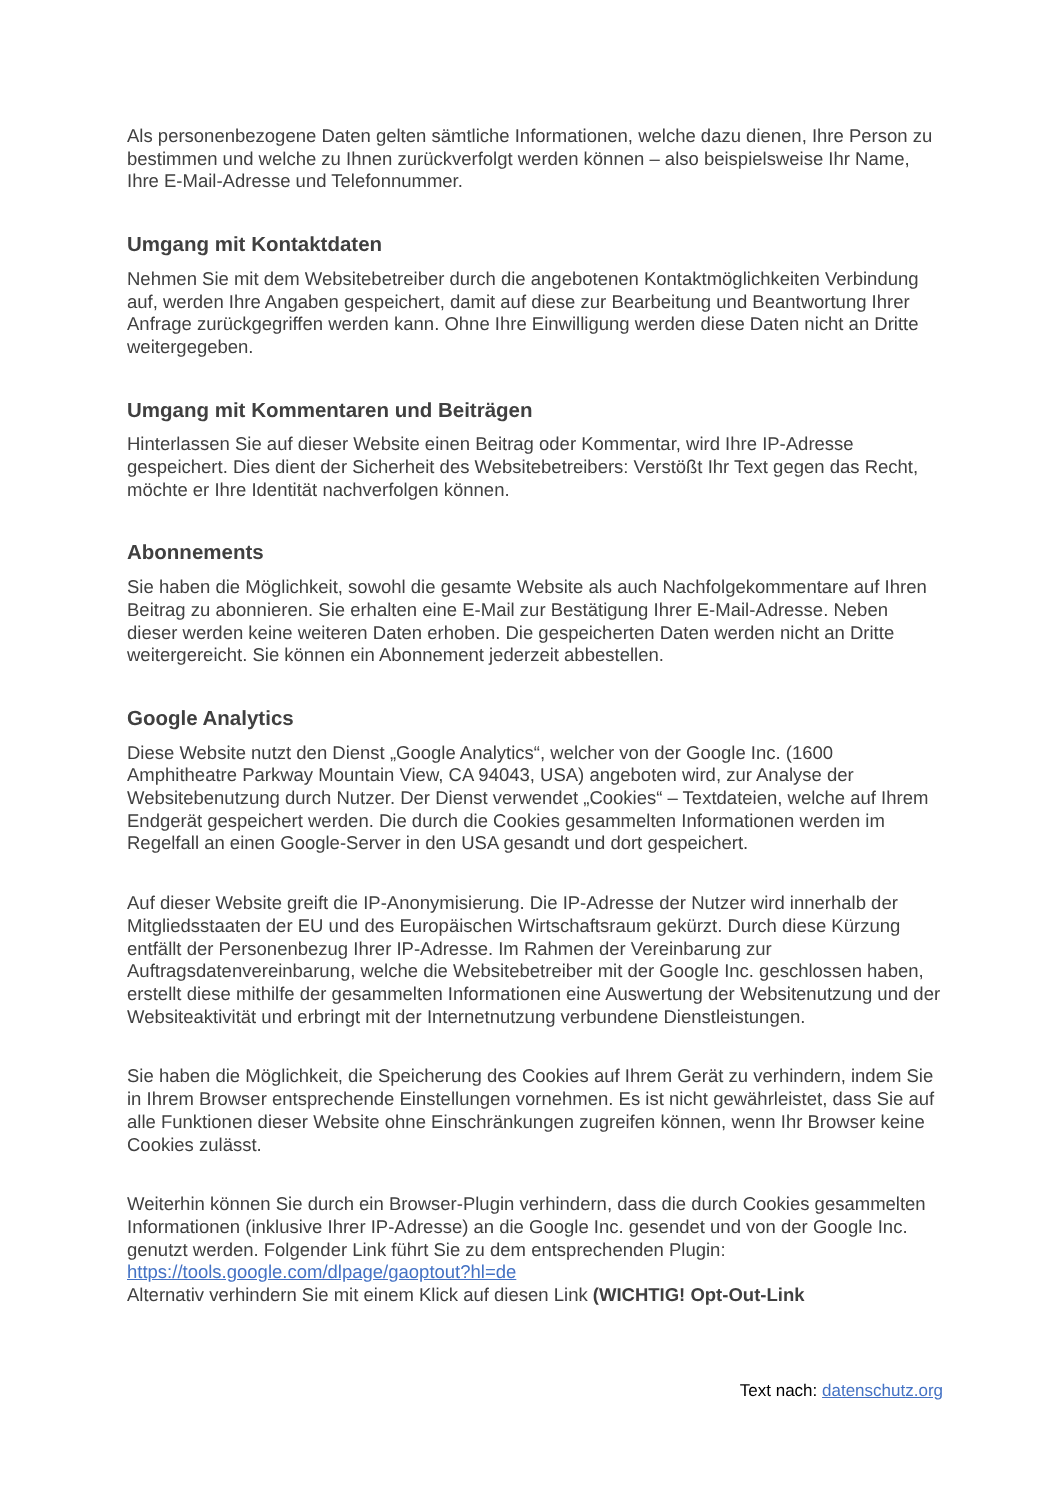Als personenbezogene Daten gelten sämtliche Informationen, welche dazu dienen, Ihre Person zu bestimmen und welche zu Ihnen zurückverfolgt werden können – also beispielsweise Ihr Name, Ihre E-Mail-Adresse und Telefonnummer.
Umgang mit Kontaktdaten
Nehmen Sie mit dem Websitebetreiber durch die angebotenen Kontaktmöglichkeiten Verbindung auf, werden Ihre Angaben gespeichert, damit auf diese zur Bearbeitung und Beantwortung Ihrer Anfrage zurückgegriffen werden kann. Ohne Ihre Einwilligung werden diese Daten nicht an Dritte weitergegeben.
Umgang mit Kommentaren und Beiträgen
Hinterlassen Sie auf dieser Website einen Beitrag oder Kommentar, wird Ihre IP-Adresse gespeichert. Dies dient der Sicherheit des Websitebetreibers: Verstößt Ihr Text gegen das Recht, möchte er Ihre Identität nachverfolgen können.
Abonnements
Sie haben die Möglichkeit, sowohl die gesamte Website als auch Nachfolgekommentare auf Ihren Beitrag zu abonnieren. Sie erhalten eine E-Mail zur Bestätigung Ihrer E-Mail-Adresse. Neben dieser werden keine weiteren Daten erhoben. Die gespeicherten Daten werden nicht an Dritte weitergereicht. Sie können ein Abonnement jederzeit abbestellen.
Google Analytics
Diese Website nutzt den Dienst „Google Analytics“, welcher von der Google Inc. (1600 Amphitheatre Parkway Mountain View, CA 94043, USA) angeboten wird, zur Analyse der Websitebenutzung durch Nutzer. Der Dienst verwendet „Cookies“ – Textdateien, welche auf Ihrem Endgerät gespeichert werden. Die durch die Cookies gesammelten Informationen werden im Regelfall an einen Google-Server in den USA gesandt und dort gespeichert.
Auf dieser Website greift die IP-Anonymisierung. Die IP-Adresse der Nutzer wird innerhalb der Mitgliedsstaaten der EU und des Europäischen Wirtschaftsraum gekürzt. Durch diese Kürzung entfällt der Personenbezug Ihrer IP-Adresse. Im Rahmen der Vereinbarung zur Auftragsdatenvereinbarung, welche die Websitebetreiber mit der Google Inc. geschlossen haben, erstellt diese mithilfe der gesammelten Informationen eine Auswertung der Websitenutzung und der Websiteaktivität und erbringt mit der Internetnutzung verbundene Dienstleistungen.
Sie haben die Möglichkeit, die Speicherung des Cookies auf Ihrem Gerät zu verhindern, indem Sie in Ihrem Browser entsprechende Einstellungen vornehmen. Es ist nicht gewährleistet, dass Sie auf alle Funktionen dieser Website ohne Einschränkungen zugreifen können, wenn Ihr Browser keine Cookies zulässt.
Weiterhin können Sie durch ein Browser-Plugin verhindern, dass die durch Cookies gesammelten Informationen (inklusive Ihrer IP-Adresse) an die Google Inc. gesendet und von der Google Inc. genutzt werden. Folgender Link führt Sie zu dem entsprechenden Plugin: https://tools.google.com/dlpage/gaoptout?hl=de
Alternativ verhindern Sie mit einem Klick auf diesen Link (WICHTIG! Opt-Out-Link
Text nach: datenschutz.org